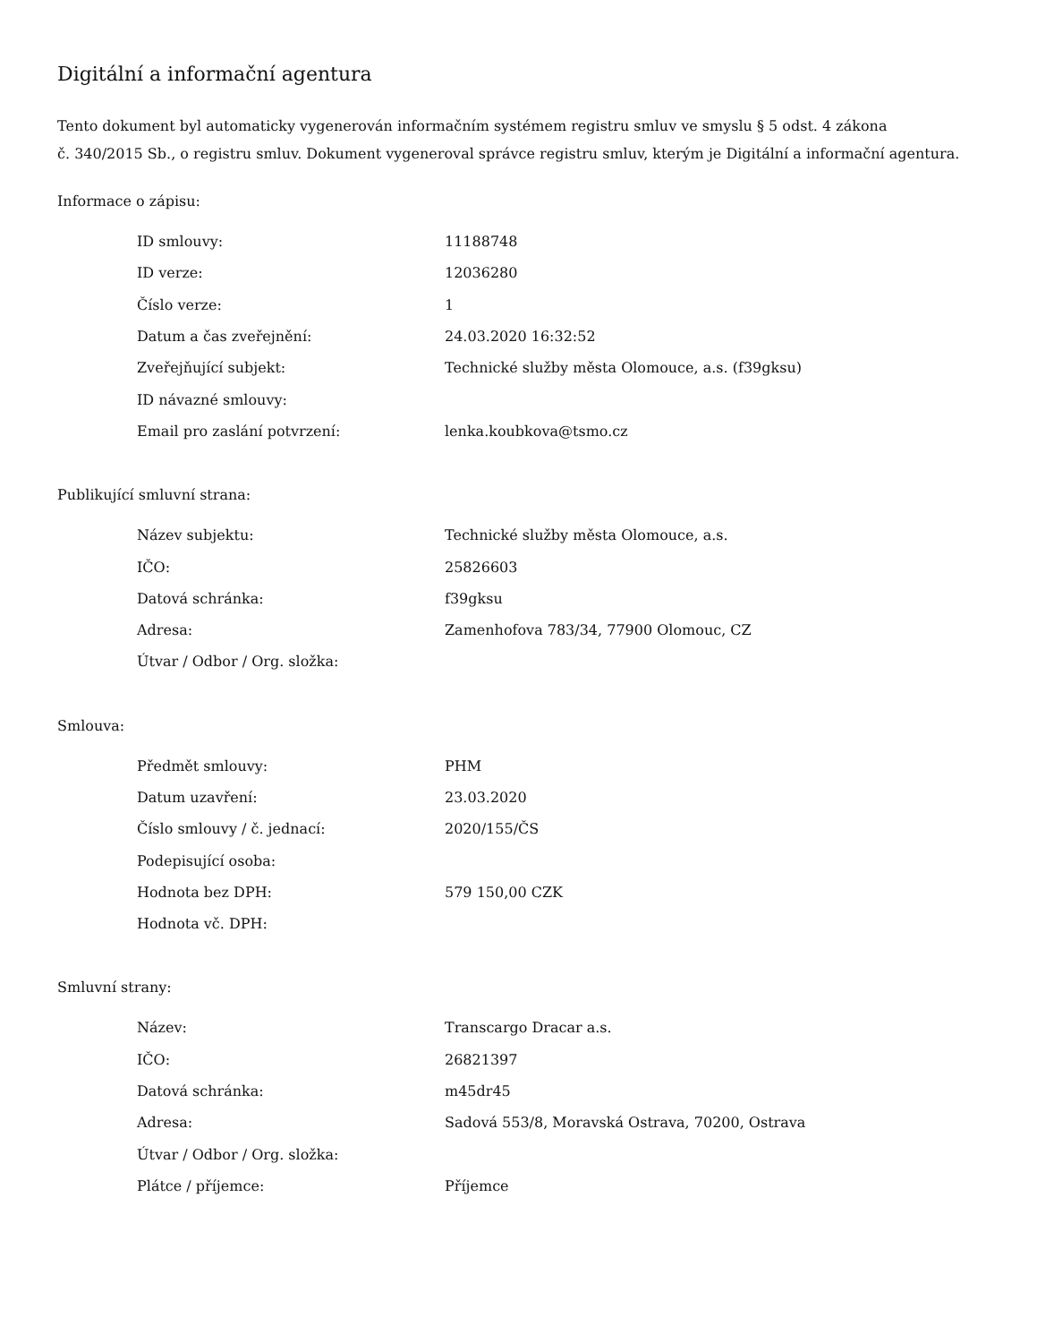Digitální a informační agentura
Tento dokument byl automaticky vygenerován informačním systémem registru smluv ve smyslu § 5 odst. 4 zákona
č. 340/2015 Sb., o registru smluv. Dokument vygeneroval správce registru smluv, kterým je Digitální a informační agentura.
Informace o zápisu:
| ID smlouvy: | 11188748 |
| ID verze: | 12036280 |
| Číslo verze: | 1 |
| Datum a čas zveřejnění: | 24.03.2020 16:32:52 |
| Zveřejňující subjekt: | Technické služby města Olomouce, a.s. (f39gksu) |
| ID návazné smlouvy: | |
| Email pro zaslání potvrzení: | lenka.koubkova@tsmo.cz |
Publikující smluvní strana:
| Název subjektu: | Technické služby města Olomouce, a.s. |
| IČO: | 25826603 |
| Datová schránka: | f39gksu |
| Adresa: | Zamenhofova 783/34, 77900 Olomouc, CZ |
| Útvar / Odbor / Org. složka: | |
Smlouva:
| Předmět smlouvy: | PHM |
| Datum uzavření: | 23.03.2020 |
| Číslo smlouvy / č. jednací: | 2020/155/ČS |
| Podepisující osoba: | |
| Hodnota bez DPH: | 579 150,00 CZK |
| Hodnota vč. DPH: | |
Smluvní strany:
| Název: | Transcargo Dracar a.s. |
| IČO: | 26821397 |
| Datová schránka: | m45dr45 |
| Adresa: | Sadová 553/8, Moravská Ostrava, 70200, Ostrava |
| Útvar / Odbor / Org. složka: | |
| Plátce / příjemce: | Příjemce |